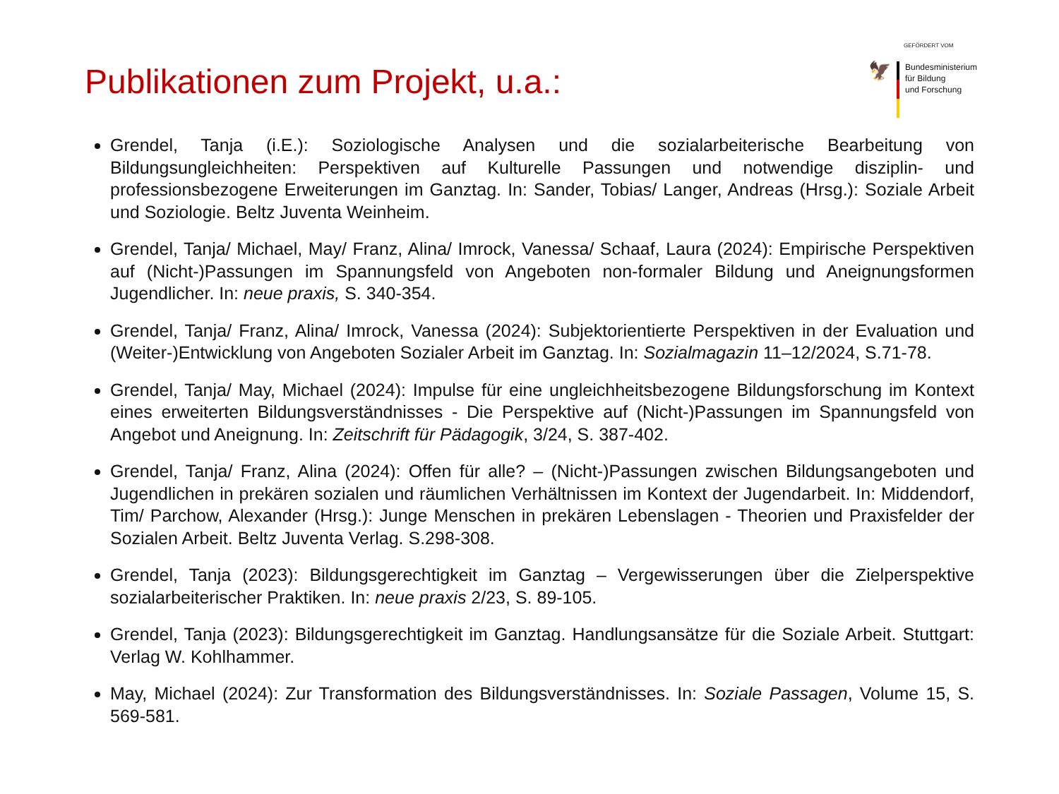Publikationen zum Projekt, u.a.:
GEFÖRDERT VOM
🦅
Bundesministerium
für Bildung
und Forschung
Grendel, Tanja (i.E.): Soziologische Analysen und die sozialarbeiterische Bearbeitung von Bildungsungleichheiten: Perspektiven auf Kulturelle Passungen und notwendige disziplin- und professionsbezogene Erweiterungen im Ganztag. In: Sander, Tobias/ Langer, Andreas (Hrsg.): Soziale Arbeit und Soziologie. Beltz Juventa Weinheim.
Grendel, Tanja/ Michael, May/ Franz, Alina/ Imrock, Vanessa/ Schaaf, Laura (2024): Empirische Perspektiven auf (Nicht-)Passungen im Spannungsfeld von Angeboten non-formaler Bildung und Aneignungsformen Jugendlicher. In: neue praxis, S. 340-354.
Grendel, Tanja/ Franz, Alina/ Imrock, Vanessa (2024): Subjektorientierte Perspektiven in der Evaluation und (Weiter-)Entwicklung von Angeboten Sozialer Arbeit im Ganztag. In: Sozialmagazin 11–12/2024, S.71-78.
Grendel, Tanja/ May, Michael (2024): Impulse für eine ungleichheitsbezogene Bildungsforschung im Kontext eines erweiterten Bildungsverständnisses - Die Perspektive auf (Nicht-)Passungen im Spannungsfeld von Angebot und Aneignung. In: Zeitschrift für Pädagogik, 3/24, S. 387-402.
Grendel, Tanja/ Franz, Alina (2024): Offen für alle? – (Nicht-)Passungen zwischen Bildungsangeboten und Jugendlichen in prekären sozialen und räumlichen Verhältnissen im Kontext der Jugendarbeit. In: Middendorf, Tim/ Parchow, Alexander (Hrsg.): Junge Menschen in prekären Lebenslagen - Theorien und Praxisfelder der Sozialen Arbeit. Beltz Juventa Verlag. S.298-308.
Grendel, Tanja (2023): Bildungsgerechtigkeit im Ganztag – Vergewisserungen über die Zielperspektive sozialarbeiterischer Praktiken. In: neue praxis 2/23, S. 89-105.
Grendel, Tanja (2023): Bildungsgerechtigkeit im Ganztag. Handlungsansätze für die Soziale Arbeit. Stuttgart: Verlag W. Kohlhammer.
May, Michael (2024): Zur Transformation des Bildungsverständnisses. In: Soziale Passagen, Volume 15, S. 569-581.